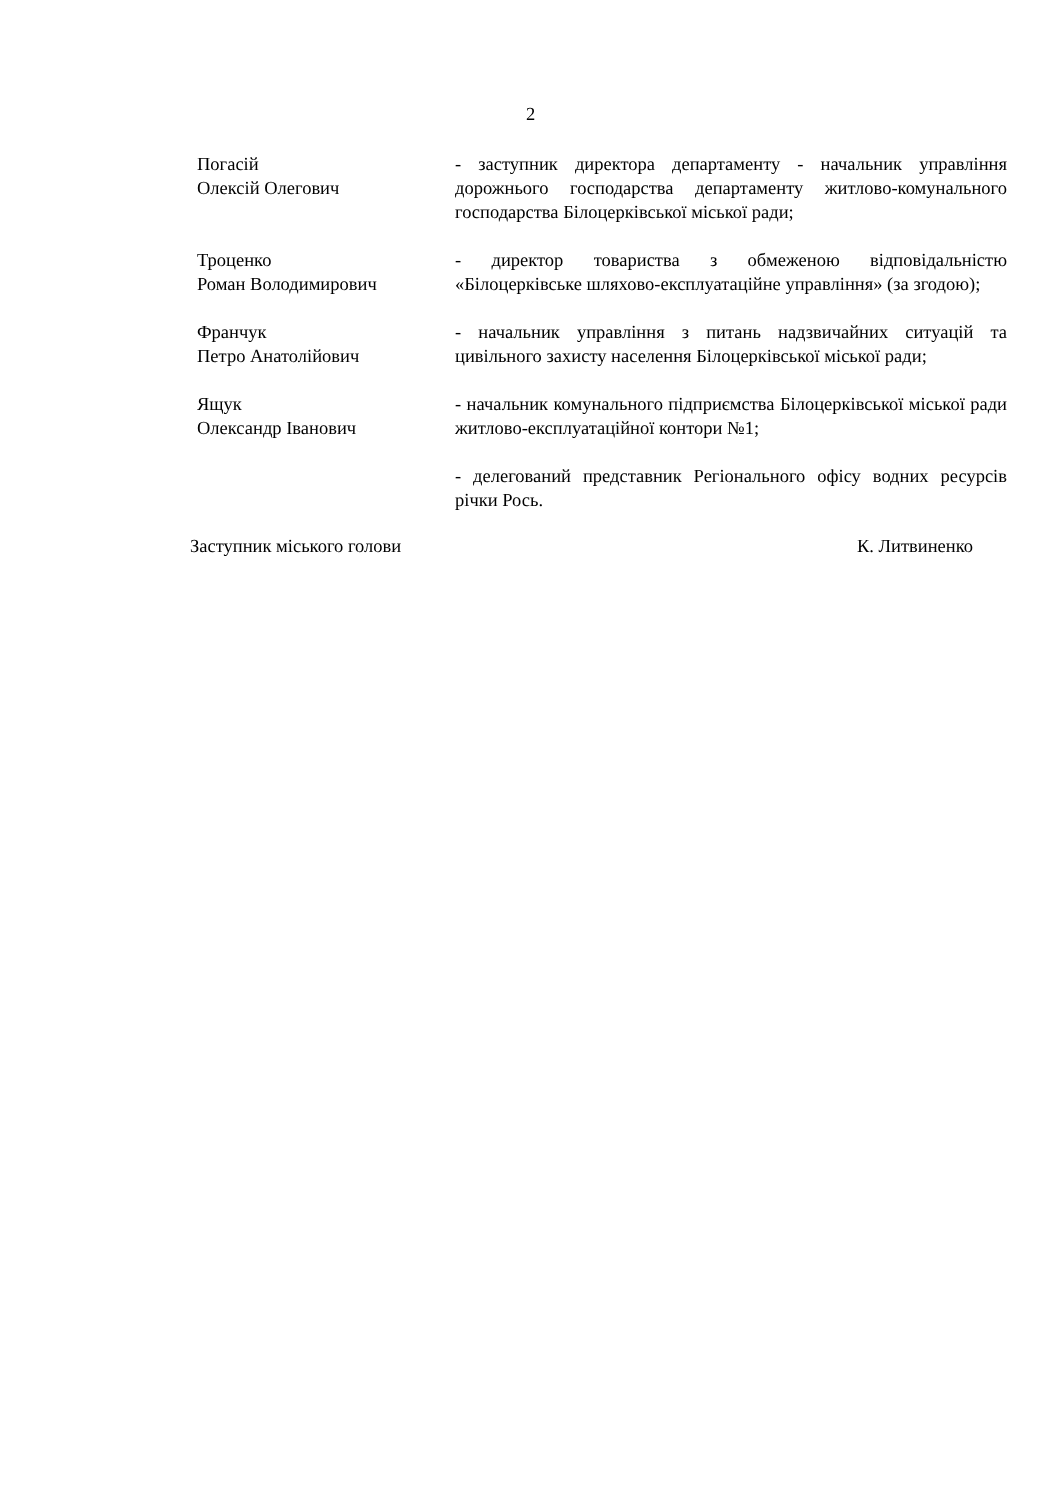2
Погасій
Олексій Олегович
- заступник директора департаменту - начальник управління дорожнього господарства департаменту житлово-комунального господарства Білоцерківської міської ради;
Троценко
Роман Володимирович
- директор товариства з обмеженою відповідальністю «Білоцерківське шляхово-експлуатаційне управління» (за згодою);
Франчук
Петро Анатолійович
- начальник управління з питань надзвичайних ситуацій та цивільного захисту населення Білоцерківської міської ради;
Ящук
Олександр Іванович
- начальник комунального підприємства Білоцерківської міської ради житлово-експлуатаційної контори №1;
- делегований представник Регіонального офісу водних ресурсів річки Рось.
Заступник міського голови К. Литвиненко